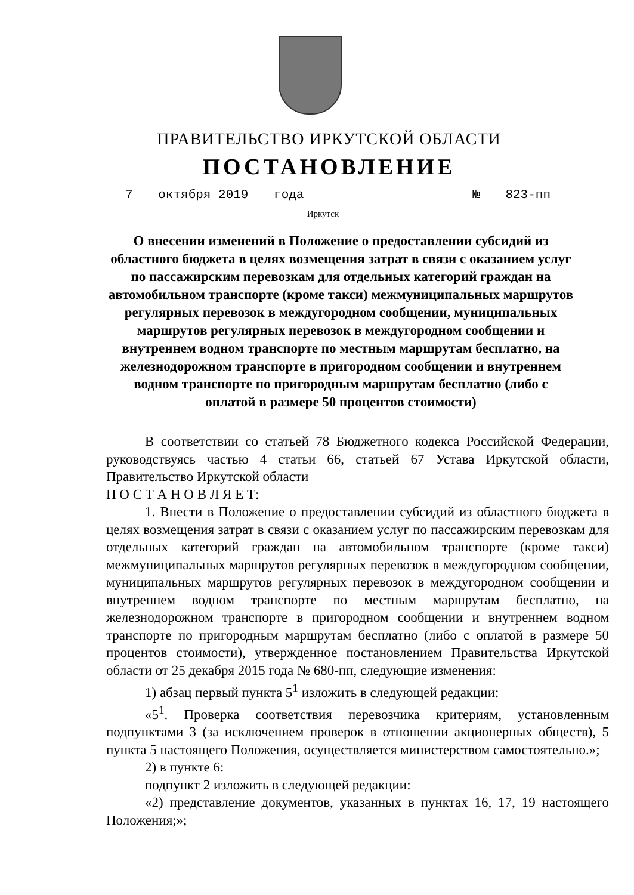ПРАВИТЕЛЬСТВО ИРКУТСКОЙ ОБЛАСТИ
ПОСТАНОВЛЕНИЕ
7 октября 2019 года № 823-пп
Иркутск
О внесении изменений в Положение о предоставлении субсидий из областного бюджета в целях возмещения затрат в связи с оказанием услуг по пассажирским перевозкам для отдельных категорий граждан на автомобильном транспорте (кроме такси) межмуниципальных маршрутов регулярных перевозок в междугородном сообщении, муниципальных маршрутов регулярных перевозок в междугородном сообщении и внутреннем водном транспорте по местным маршрутам бесплатно, на железнодорожном транспорте в пригородном сообщении и внутреннем водном транспорте по пригородным маршрутам бесплатно (либо с оплатой в размере 50 процентов стоимости)
В соответствии со статьей 78 Бюджетного кодекса Российской Федерации, руководствуясь частью 4 статьи 66, статьей 67 Устава Иркутской области, Правительство Иркутской области
П О С Т А Н О В Л Я Е Т:
1. Внести в Положение о предоставлении субсидий из областного бюджета в целях возмещения затрат в связи с оказанием услуг по пассажирским перевозкам для отдельных категорий граждан на автомобильном транспорте (кроме такси) межмуниципальных маршрутов регулярных перевозок в междугородном сообщении, муниципальных маршрутов регулярных перевозок в междугородном сообщении и внутреннем водном транспорте по местным маршрутам бесплатно, на железнодорожном транспорте в пригородном сообщении и внутреннем водном транспорте по пригородным маршрутам бесплатно (либо с оплатой в размере 50 процентов стоимости), утвержденное постановлением Правительства Иркутской области от 25 декабря 2015 года № 680-пп, следующие изменения:
1) абзац первый пункта 5<sup>1</sup> изложить в следующей редакции:
«5<sup>1</sup>. Проверка соответствия перевозчика критериям, установленным подпунктами 3 (за исключением проверок в отношении акционерных обществ), 5 пункта 5 настоящего Положения, осуществляется министерством самостоятельно.»;
2) в пункте 6:
подпункт 2 изложить в следующей редакции:
«2) представление документов, указанных в пунктах 16, 17, 19 настоящего Положения;»;